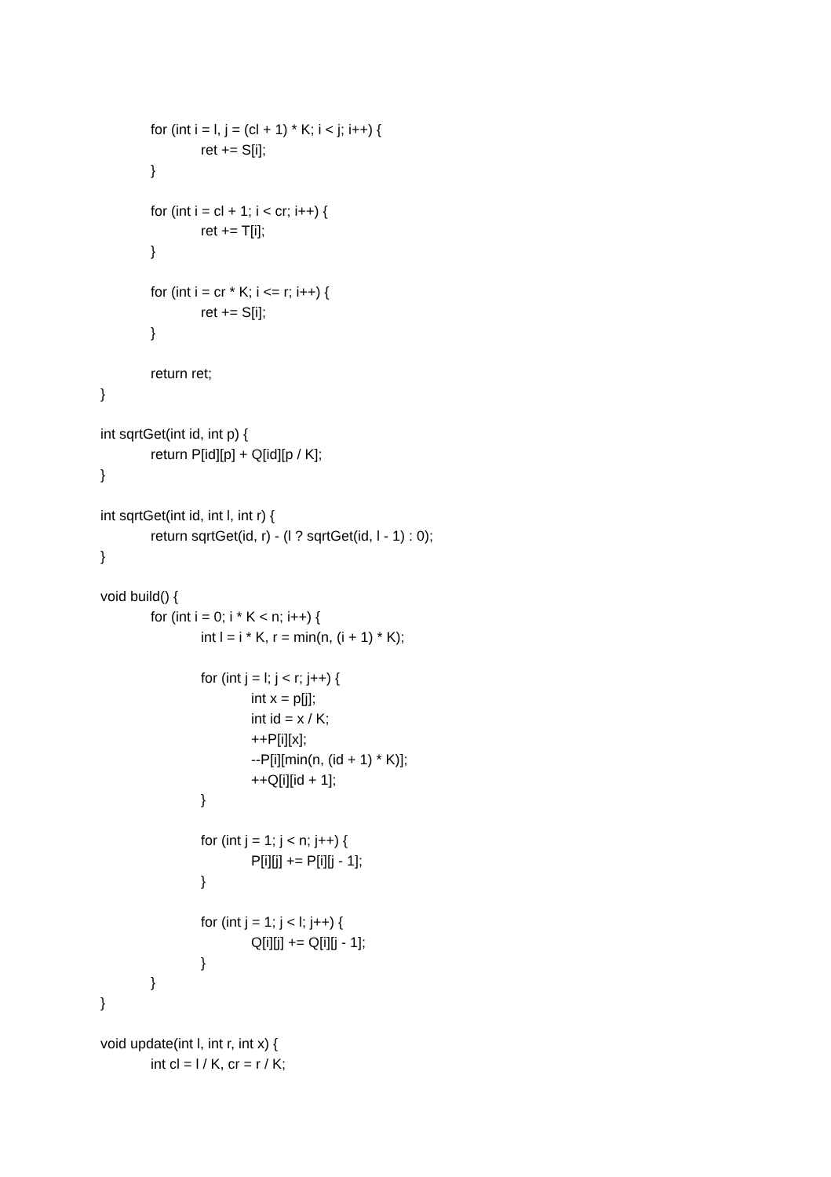for (int i = l, j = (cl + 1) * K; i < j; i++) {
ret += S[i];
}
for (int i = cl + 1; i < cr; i++) {
ret += T[i];
}
for (int i = cr * K; i <= r; i++) {
ret += S[i];
}
return ret;
}
int sqrtGet(int id, int p) {
return P[id][p] + Q[id][p / K];
}
int sqrtGet(int id, int l, int r) {
return sqrtGet(id, r) - (l ? sqrtGet(id, l - 1) : 0);
}
void build() {
for (int i = 0; i * K < n; i++) {
int l = i * K, r = min(n, (i + 1) * K);
for (int j = l; j < r; j++) {
int x = p[j];
int id = x / K;
++P[i][x];
--P[i][min(n, (id + 1) * K)];
++Q[i][id + 1];
}
for (int j = 1; j < n; j++) {
P[i][j] += P[i][j - 1];
}
for (int j = 1; j < l; j++) {
Q[i][j] += Q[i][j - 1];
}
}
}
void update(int l, int r, int x) {
int cl = l / K, cr = r / K;